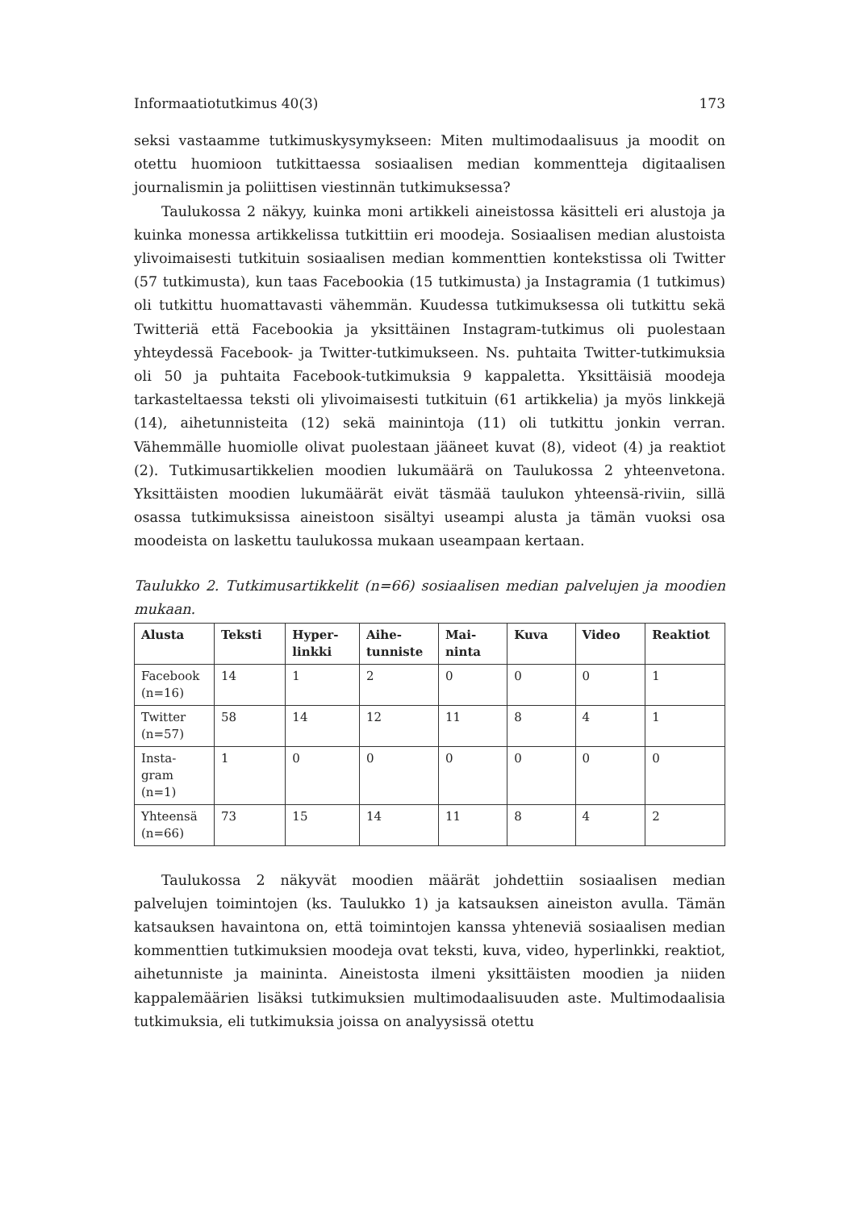Informaatiotutkimus 40(3) 173
seksi vastaamme tutkimuskysymykseen: Miten multimodaalisuus ja moodit on otettu huomioon tutkittaessa sosiaalisen median kommentteja digitaalisen journalismin ja poliittisen viestinnän tutkimuksessa?
Taulukossa 2 näkyy, kuinka moni artikkeli aineistossa käsitteli eri alustoja ja kuinka monessa artikkelissa tutkittiin eri moodeja. Sosiaalisen median alustoista ylivoimaisesti tutkituin sosiaalisen median kommenttien kontekstissa oli Twitter (57 tutkimusta), kun taas Facebookia (15 tutkimusta) ja Instagramia (1 tutkimus) oli tutkittu huomattavasti vähemmän. Kuudessa tutkimuksessa oli tutkittu sekä Twitteriä että Facebookia ja yksittäinen Instagram-tutkimus oli puolestaan yhteydessä Facebook- ja Twitter-tutkimukseen. Ns. puhtaita Twitter-tutkimuksia oli 50 ja puhtaita Facebook-tutkimuksia 9 kappaletta. Yksittäisiä moodeja tarkasteltaessa teksti oli ylivoimaisesti tutkituin (61 artikkelia) ja myös linkkejä (14), aihetunnisteita (12) sekä mainintoja (11) oli tutkittu jonkin verran. Vähemmälle huomiolle olivat puolestaan jääneet kuvat (8), videot (4) ja reaktiot (2). Tutkimusartikkelien moodien lukumäärä on Taulukossa 2 yhteenvetona. Yksittäisten moodien lukumäärät eivät täsmää taulukon yhteensä-riviin, sillä osassa tutkimuksissa aineistoon sisältyi useampi alusta ja tämän vuoksi osa moodeista on laskettu taulukossa mukaan useampaan kertaan.
Taulukko 2. Tutkimusartikkelit (n=66) sosiaalisen median palvelujen ja moodien mukaan.
| Alusta | Teksti | Hyper- linkki | Aihe- tunniste | Mai- ninta | Kuva | Video | Reaktiot |
| --- | --- | --- | --- | --- | --- | --- | --- |
| Facebook (n=16) | 14 | 1 | 2 | 0 | 0 | 0 | 1 |
| Twitter (n=57) | 58 | 14 | 12 | 11 | 8 | 4 | 1 |
| Insta- gram (n=1) | 1 | 0 | 0 | 0 | 0 | 0 | 0 |
| Yhteensä (n=66) | 73 | 15 | 14 | 11 | 8 | 4 | 2 |
Taulukossa 2 näkyvät moodien määrät johdettiin sosiaalisen median palvelujen toimintojen (ks. Taulukko 1) ja katsauksen aineiston avulla. Tämän katsauksen havaintona on, että toimintojen kanssa yhteneviä sosiaalisen median kommenttien tutkimuksien moodeja ovat teksti, kuva, video, hyperlinkki, reaktiot, aihetunniste ja maininta. Aineistosta ilmeni yksittäisten moodien ja niiden kappalemäärien lisäksi tutkimuksien multimodaalisuuden aste. Multimodaalisia tutkimuksia, eli tutkimuksia joissa on analyysissä otettu